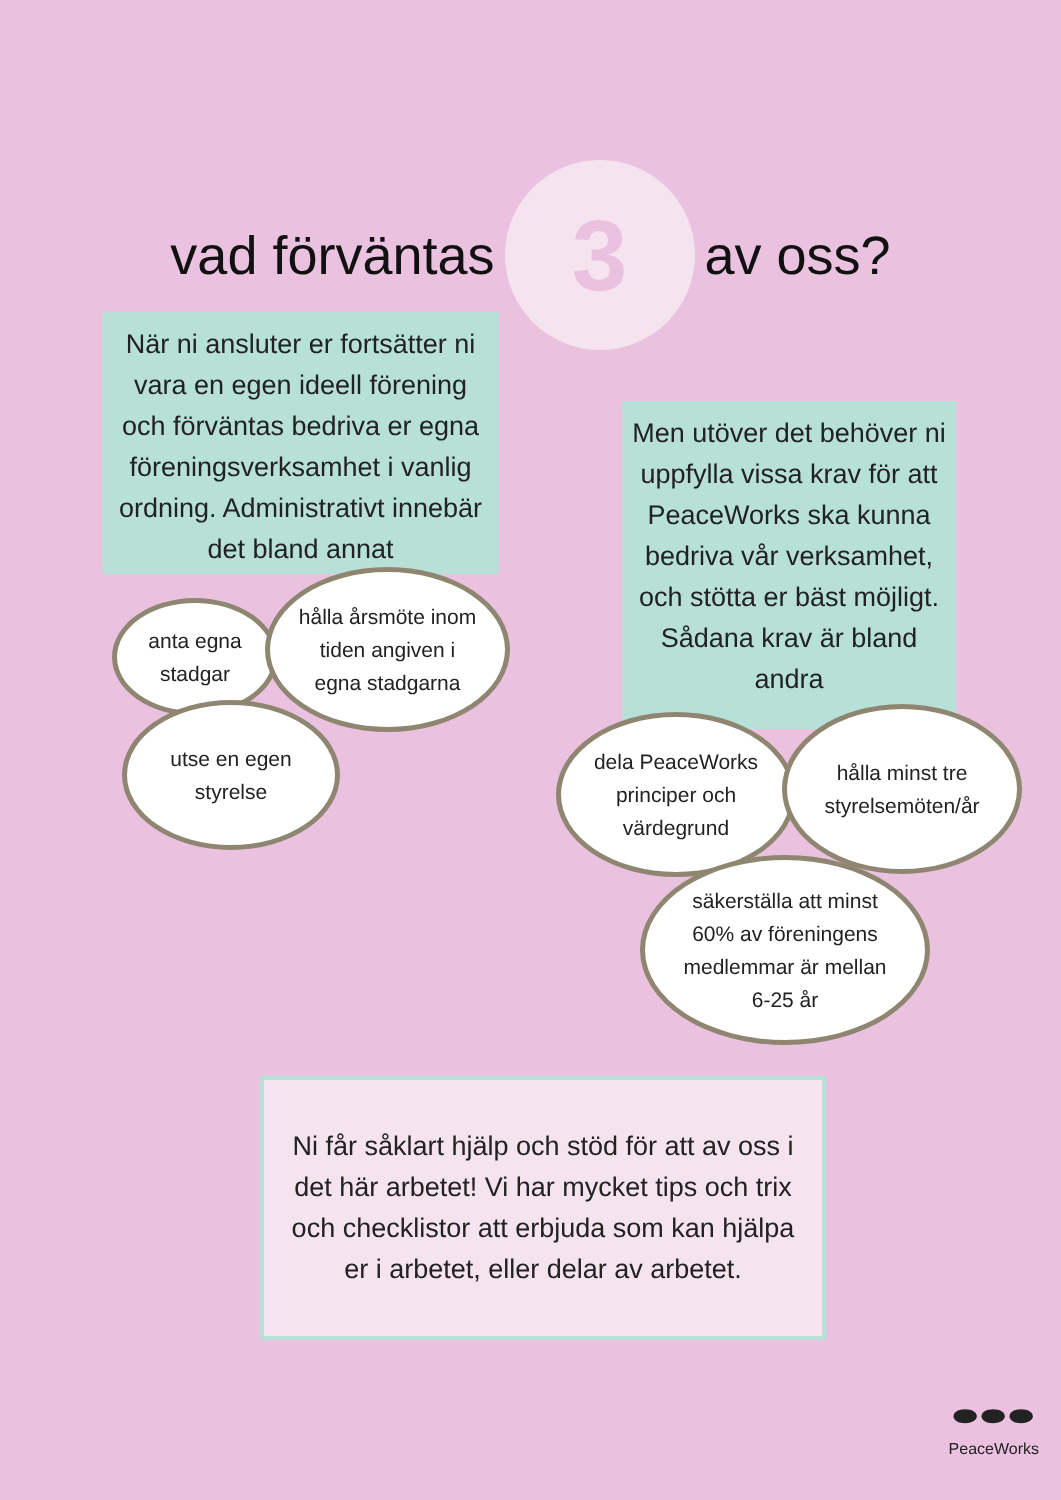vad förväntas
3
av oss?
När ni ansluter er fortsätter ni vara en egen ideell förening och förväntas bedriva er egna föreningsverksamhet i vanlig ordning. Administrativt innebär det bland annat
anta egna
stadgar
hålla årsmöte inom
tiden angiven i
egna stadgarna
utse en egen
styrelse
Men utöver det behöver ni uppfylla vissa krav för att PeaceWorks ska kunna bedriva vår verksamhet, och stötta er bäst möjligt. Sådana krav är bland andra
dela PeaceWorks
principer och
värdegrund
hålla minst tre
styrelsemöten/år
säkerställa att minst
60% av föreningens
medlemmar är mellan
6-25 år
Ni får såklart hjälp och stöd för att av oss i det här arbetet! Vi har mycket tips och trix och checklistor att erbjuda som kan hjälpa er i arbetet, eller delar av arbetet.
⬬⬬⬬
PeaceWorks